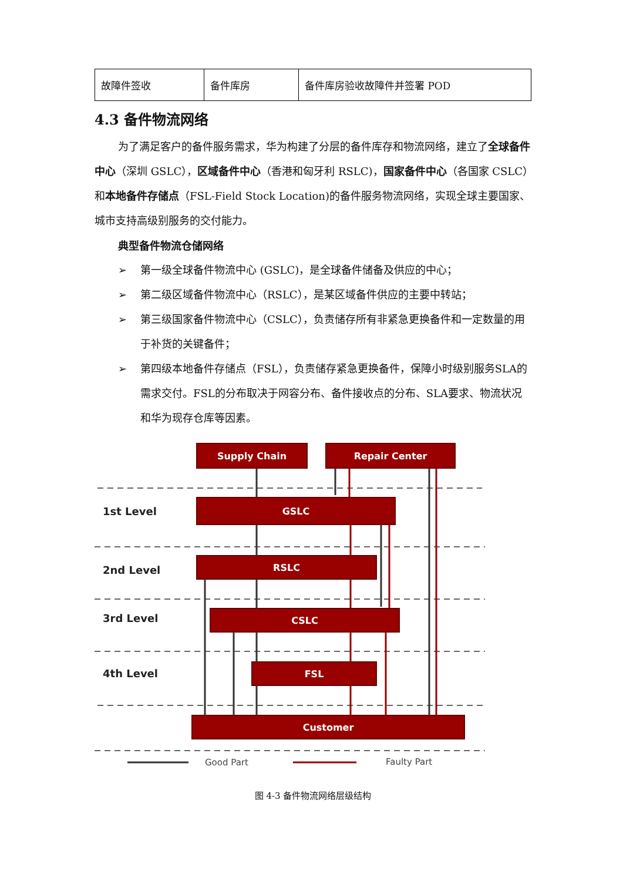| 故障件签收 | 备件库房 | 备件库房验收故障件并签署 POD |
4.3 备件物流网络
为了满足客户的备件服务需求，华为构建了分层的备件库存和物流网络，建立了全球备件中心（深圳 GSLC），区域备件中心（香港和匈牙利 RSLC)，国家备件中心（各国家 CSLC）和本地备件存储点（FSL-Field Stock Location)的备件服务物流网络，实现全球主要国家、城市支持高级别服务的交付能力。
典型备件物流仓储网络
➢ 第一级全球备件物流中心 (GSLC)，是全球备件储备及供应的中心；
➢ 第二级区域备件物流中心（RSLC），是某区域备件供应的主要中转站；
➢ 第三级国家备件物流中心（CSLC），负责储存所有非紧急更换备件和一定数量的用于补货的关键备件；
➢ 第四级本地备件存储点（FSL），负责储存紧急更换备件，保障小时级别服务SLA的需求交付。FSL的分布取决于网容分布、备件接收点的分布、SLA要求、物流状况和华为现存仓库等因素。
Supply Chain
Repair Center
GSLC
RSLC
CSLC
FSL
Customer
1st Level
2nd Level
3rd Level
4th Level
Good Part
Faulty Part
图 4-3 备件物流网络层级结构